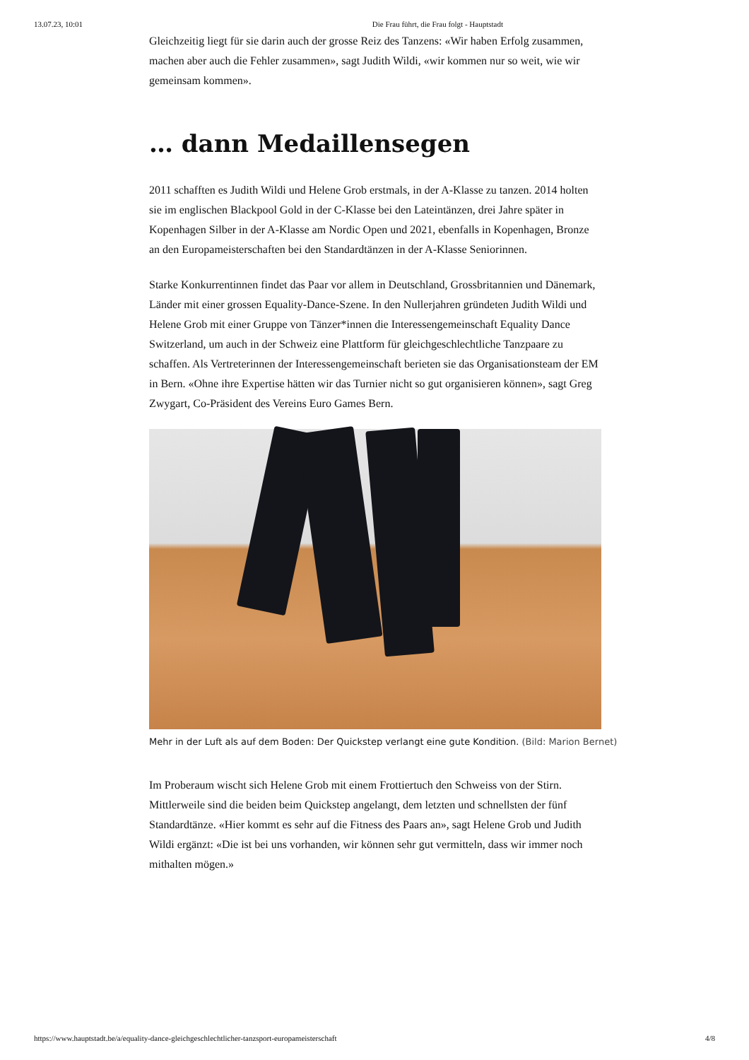13.07.23, 10:01 Die Frau führt, die Frau folgt - Hauptstadt
Gleichzeitig liegt für sie darin auch der grosse Reiz des Tanzens: «Wir haben Erfolg zusammen, machen aber auch die Fehler zusammen», sagt Judith Wildi, «wir kommen nur so weit, wie wir gemeinsam kommen».
… dann Medaillensegen
2011 schafften es Judith Wildi und Helene Grob erstmals, in der A-Klasse zu tanzen. 2014 holten sie im englischen Blackpool Gold in der C-Klasse bei den Lateintänzen, drei Jahre später in Kopenhagen Silber in der A-Klasse am Nordic Open und 2021, ebenfalls in Kopenhagen, Bronze an den Europameisterschaften bei den Standardtänzen in der A-Klasse Seniorinnen.
Starke Konkurrentinnen findet das Paar vor allem in Deutschland, Grossbritannien und Dänemark, Länder mit einer grossen Equality-Dance-Szene. In den Nullerjahren gründeten Judith Wildi und Helene Grob mit einer Gruppe von Tänzer*innen die Interessengemeinschaft Equality Dance Switzerland, um auch in der Schweiz eine Plattform für gleichgeschlechtliche Tanzpaare zu schaffen. Als Vertreterinnen der Interessengemeinschaft berieten sie das Organisationsteam der EM in Bern. «Ohne ihre Expertise hätten wir das Turnier nicht so gut organisieren können», sagt Greg Zwygart, Co-Präsident des Vereins Euro Games Bern.
Mehr in der Luft als auf dem Boden: Der Quickstep verlangt eine gute Kondition. (Bild: Marion Bernet)
Im Proberaum wischt sich Helene Grob mit einem Frottiertuch den Schweiss von der Stirn. Mittlerweile sind die beiden beim Quickstep angelangt, dem letzten und schnellsten der fünf Standardtänze. «Hier kommt es sehr auf die Fitness des Paars an», sagt Helene Grob und Judith Wildi ergänzt: «Die ist bei uns vorhanden, wir können sehr gut vermitteln, dass wir immer noch mithalten mögen.»
https://www.hauptstadt.be/a/equality-dance-gleichgeschlechtlicher-tanzsport-europameisterschaft 4/8